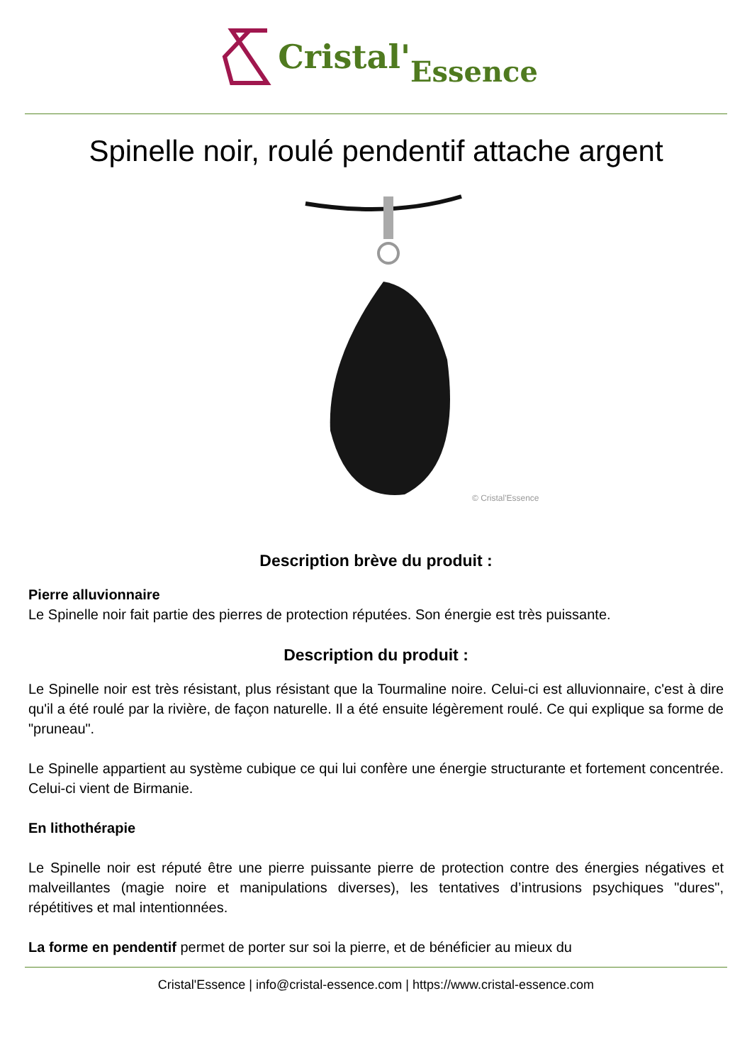Cristal' Essence
Spinelle noir, roulé pendentif attache argent
© Cristal'Essence
Description brève du produit :
Pierre alluvionnaire
Le Spinelle noir fait partie des pierres de protection réputées. Son énergie est très puissante.
Description du produit :
Le Spinelle noir est très résistant, plus résistant que la Tourmaline noire. Celui-ci est alluvionnaire, c'est à dire qu'il a été roulé par la rivière, de façon naturelle. Il a été ensuite légèrement roulé. Ce qui explique sa forme de "pruneau".
Le Spinelle appartient au système cubique ce qui lui confère une énergie structurante et fortement concentrée. Celui-ci vient de Birmanie.
En lithothérapie
Le Spinelle noir est réputé être une pierre puissante pierre de protection contre des énergies négatives et malveillantes (magie noire et manipulations diverses), les tentatives d’intrusions psychiques "dures", répétitives et mal intentionnées.
La forme en pendentif permet de porter sur soi la pierre, et de bénéficier au mieux du
Cristal'Essence | info@cristal-essence.com | https://www.cristal-essence.com